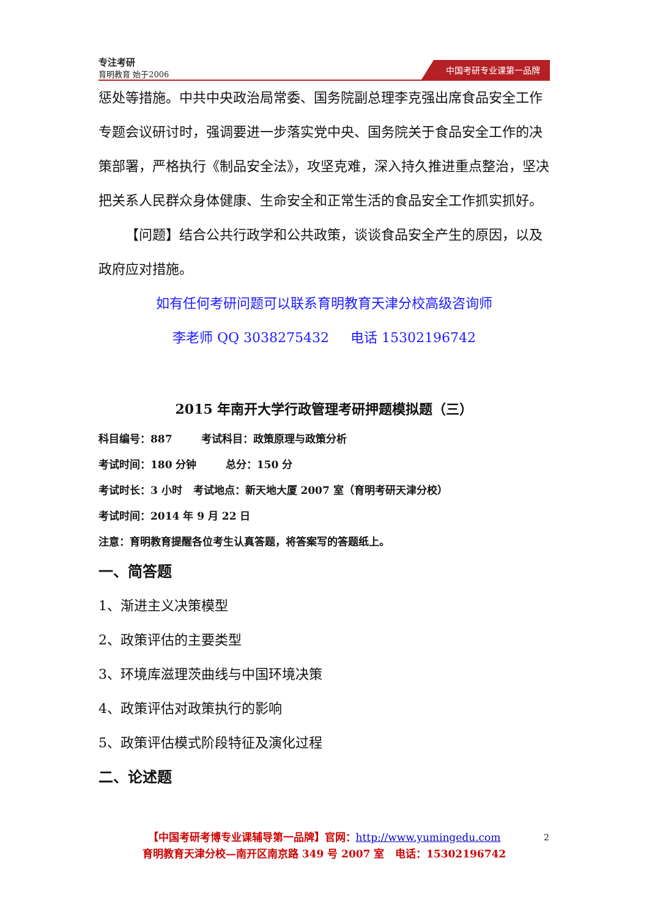专注考研
育明教育 始于2006
中国考研专业课第一品牌
惩处等措施。中共中央政治局常委、国务院副总理李克强出席食品安全工作专题会议研讨时，强调要进一步落实党中央、国务院关于食品安全工作的决策部署，严格执行《制品安全法》，攻坚克难，深入持久推进重点整治，坚决把关系人民群众身体健康、生命安全和正常生活的食品安全工作抓实抓好。
【问题】结合公共行政学和公共政策，谈谈食品安全产生的原因，以及政府应对措施。
如有任何考研问题可以联系育明教育天津分校高级咨询师
李老师 QQ 3038275432 电话 15302196742
2015 年南开大学行政管理考研押题模拟题（三）
科目编号：887 考试科目：政策原理与政策分析
考试时间：180 分钟 总分：150 分
考试时长：3 小时 考试地点：新天地大厦 2007 室（育明考研天津分校）
考试时间：2014 年 9 月 22 日
注意：育明教育提醒各位考生认真答题，将答案写的答题纸上。
一、简答题
1、渐进主义决策模型
2、政策评估的主要类型
3、环境库滋理茨曲线与中国环境决策
4、政策评估对政策执行的影响
5、政策评估模式阶段特征及演化过程
二、论述题
【中国考研考博专业课辅导第一品牌】官网：http://www.yumingedu.com
育明教育天津分校—南开区南京路 349 号 2007 室 电话：15302196742
2